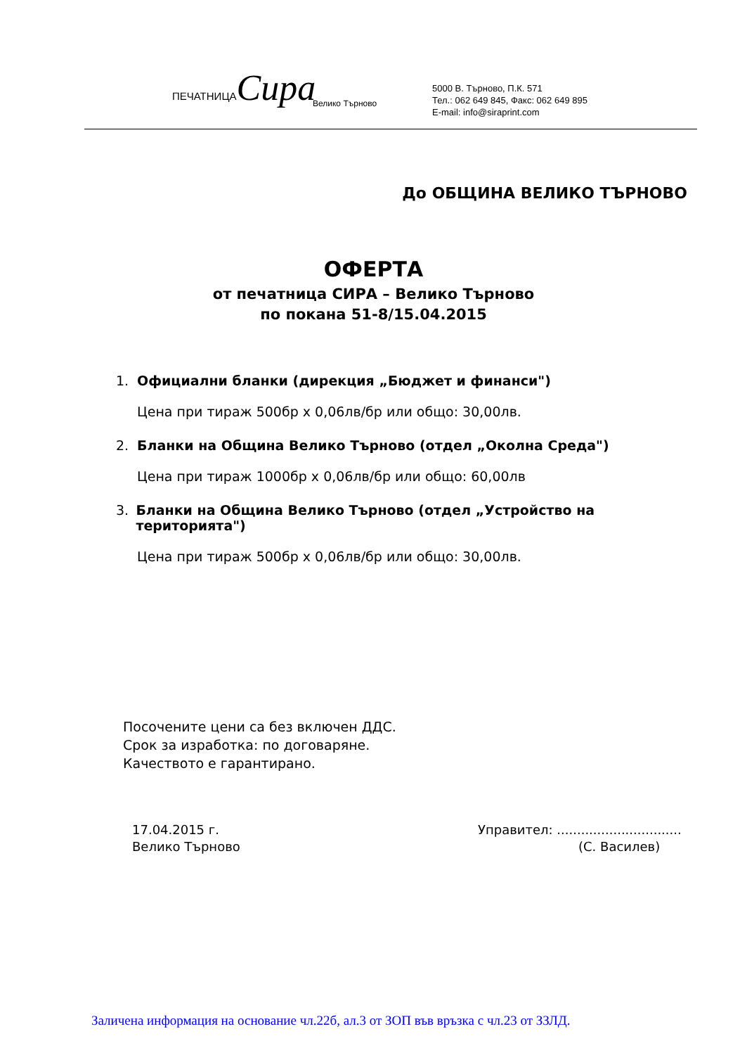ПЕЧАТНИЦАСира
Велико Търново
5000 В. Търново, П.К. 571
Тел.: 062 649 845, Факс: 062 649 895
E-mail: info@siraprint.com
До ОБЩИНА ВЕЛИКО ТЪРНОВО
ОФЕРТА
от печатница СИРА – Велико Търново
по покана 51-8/15.04.2015
1. Официални бланки (дирекция „Бюджет и финанси")
Цена при тираж 500бр х 0,06лв/бр или общо: 30,00лв.
2. Бланки на Община Велико Търново (отдел „Околна Среда")
Цена при тираж 1000бр х 0,06лв/бр или общо: 60,00лв
3. Бланки на Община Велико Търново (отдел „Устройство на територията")
Цена при тираж 500бр х 0,06лв/бр или общо: 30,00лв.
Посочените цени са без включен ДДС.
Срок за изработка: по договаряне.
Качеството е гарантирано.
17.04.2015 г.
Велико Търново
Управител: ...............................
(С. Василев)
Заличена информация на основание чл.22б, ал.3 от ЗОП във връзка с чл.23 от ЗЗЛД.